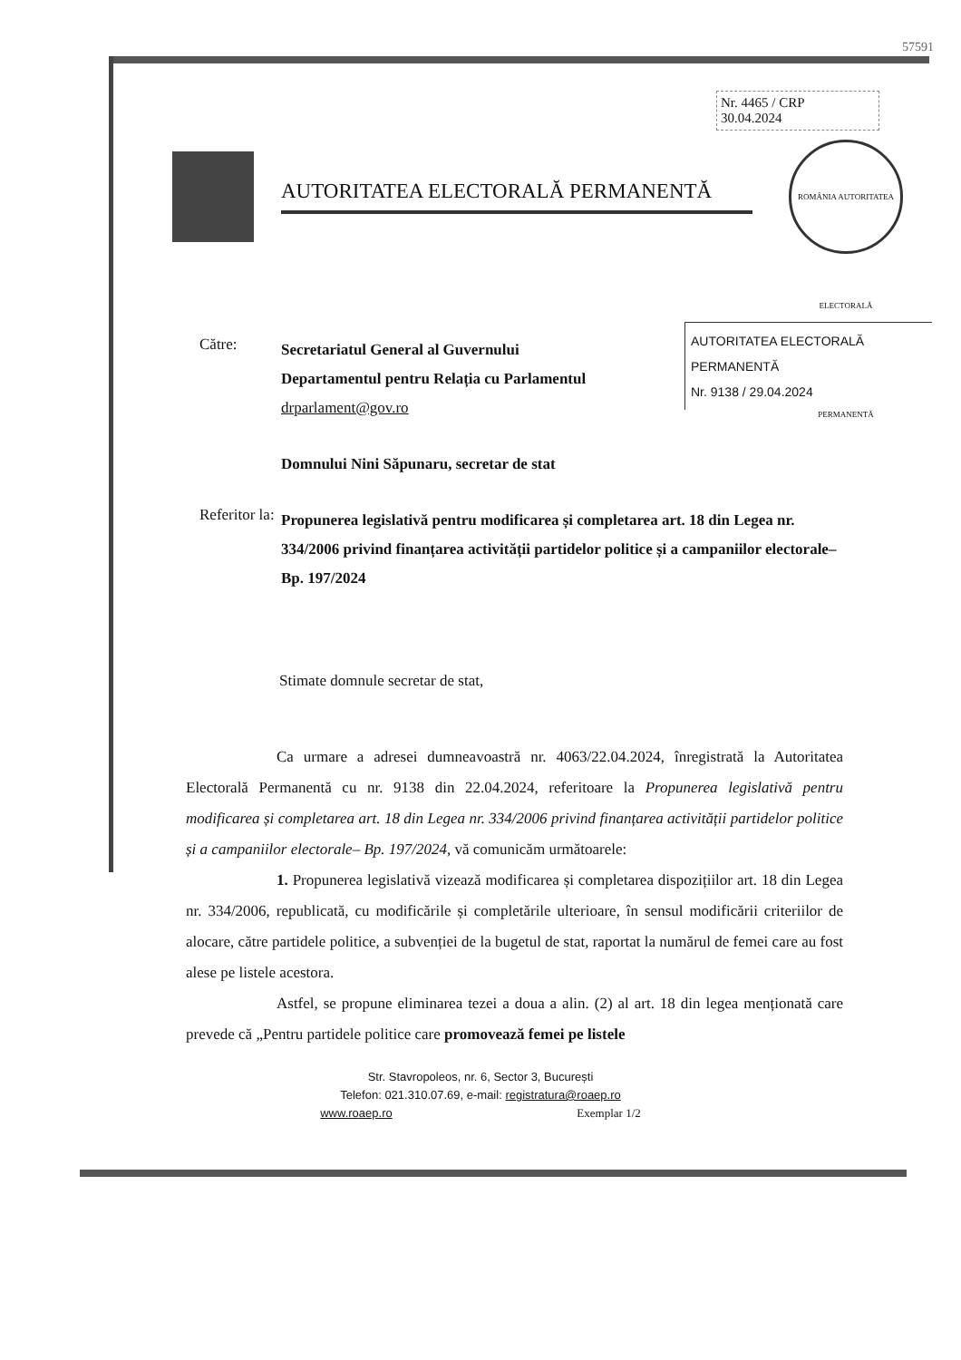57591
Nr. 4465 / CRP
30.04.2024
AUTORITATEA ELECTORALĂ PERMANENTĂ
ROMÂNIA AUTORITATEA ELECTORALĂ PERMANENTĂ
AUTORITATEA ELECTORALĂ PERMANENTĂ
Nr. 9138 / 29.04.2024
Către:
Secretariatul General al Guvernului
Departamentul pentru Relația cu Parlamentul
drparlament@gov.ro
Domnului Nini Săpunaru, secretar de stat
Referitor la:
Propunerea legislativă pentru modificarea și completarea art. 18 din Legea nr. 334/2006 privind finanțarea activității partidelor politice și a campaniilor electorale– Bp. 197/2024
Stimate domnule secretar de stat,
Ca urmare a adresei dumneavoastră nr. 4063/22.04.2024, înregistrată la Autoritatea Electorală Permanentă cu nr. 9138 din 22.04.2024, referitoare la Propunerea legislativă pentru modificarea și completarea art. 18 din Legea nr. 334/2006 privind finanțarea activității partidelor politice și a campaniilor electorale– Bp. 197/2024, vă comunicăm următoarele:
1. Propunerea legislativă vizează modificarea și completarea dispozițiilor art. 18 din Legea nr. 334/2006, republicată, cu modificările și completările ulterioare, în sensul modificării criteriilor de alocare, către partidele politice, a subvenției de la bugetul de stat, raportat la numărul de femei care au fost alese pe listele acestora.
Astfel, se propune eliminarea tezei a doua a alin. (2) al art. 18 din legea menționată care prevede că „Pentru partidele politice care promovează femei pe listele
Str. Stavropoleos, nr. 6, Sector 3, București
Telefon: 021.310.07.69, e-mail: registratura@roaep.ro
www.roaep.ro Exemplar 1/2